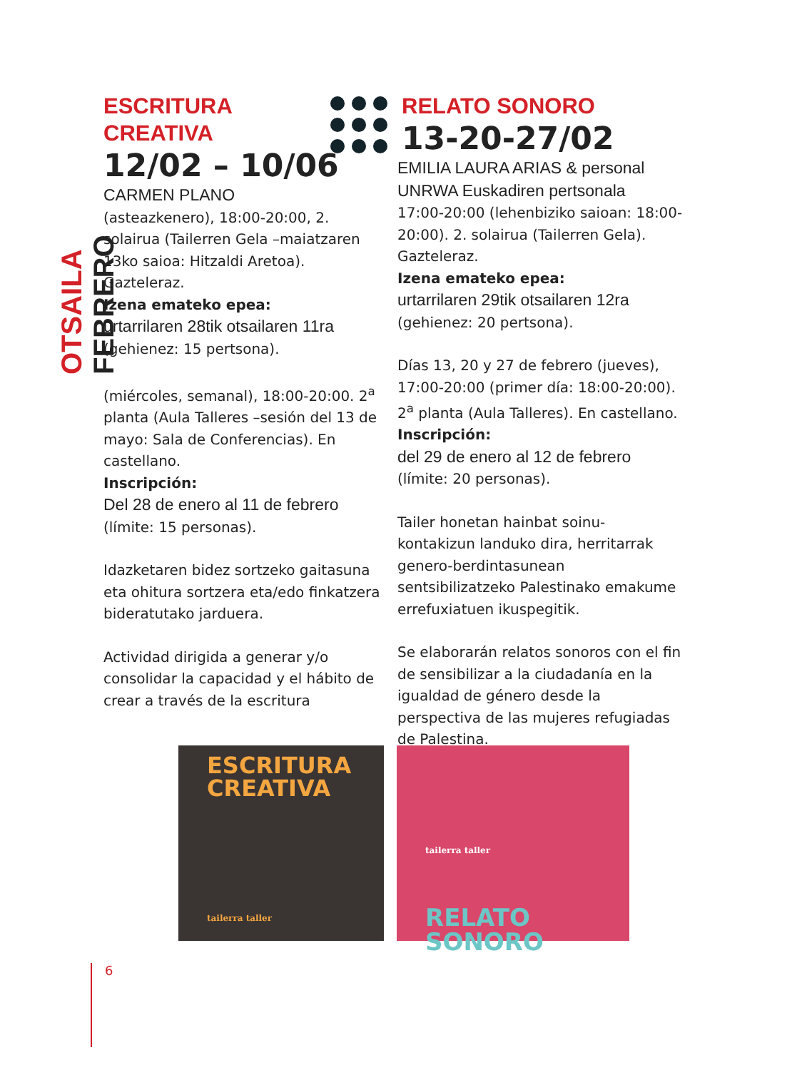OTSAILA FEBRERO
ESCRITURA
CREATIVA
12/02 – 10/06
CARMEN PLANO
(asteazkenero), 18:00-20:00, 2. solairua (Tailerren Gela –maiatzaren 13ko saioa: Hitzaldi Aretoa). Gazteleraz.
Izena emateko epea:
urtarrilaren 28tik otsailaren 11ra
(gehienez: 15 pertsona).
(miércoles, semanal), 18:00-20:00. 2<sup>a</sup> planta (Aula Talleres –sesión del 13 de mayo: Sala de Conferencias). En castellano.
Inscripción:
Del 28 de enero al 11 de febrero
(límite: 15 personas).
Idazketaren bidez sortzeko gaitasuna eta ohitura sortzera eta/edo finkatzera bideratutako jarduera.
Actividad dirigida a generar y/o consolidar la capacidad y el hábito de crear a través de la escritura
RELATO SONORO
13-20-27/02
EMILIA LAURA ARIAS & personal UNRWA Euskadiren pertsonala
17:00-20:00 (lehenbiziko saioan: 18:00-20:00). 2. solairua (Tailerren Gela). Gazteleraz.
Izena emateko epea:
urtarrilaren 29tik otsailaren 12ra
(gehienez: 20 pertsona).
Días 13, 20 y 27 de febrero (jueves), 17:00-20:00 (primer día: 18:00-20:00). 2<sup>a</sup> planta (Aula Talleres). En castellano.
Inscripción:
del 29 de enero al 12 de febrero
(límite: 20 personas).
Tailer honetan hainbat soinu-kontakizun landuko dira, herritarrak genero-berdintasunean sentsibilizatzeko Palestinako emakume errefuxiatuen ikuspegitik.
Se elaborarán relatos sonoros con el fin de sensibilizar a la ciudadanía en la igualdad de género desde la perspectiva de las mujeres refugiadas de Palestina.
ESCRITURA
CREATIVA
tailerra taller
tailerra taller
RELATO
SONORO
6